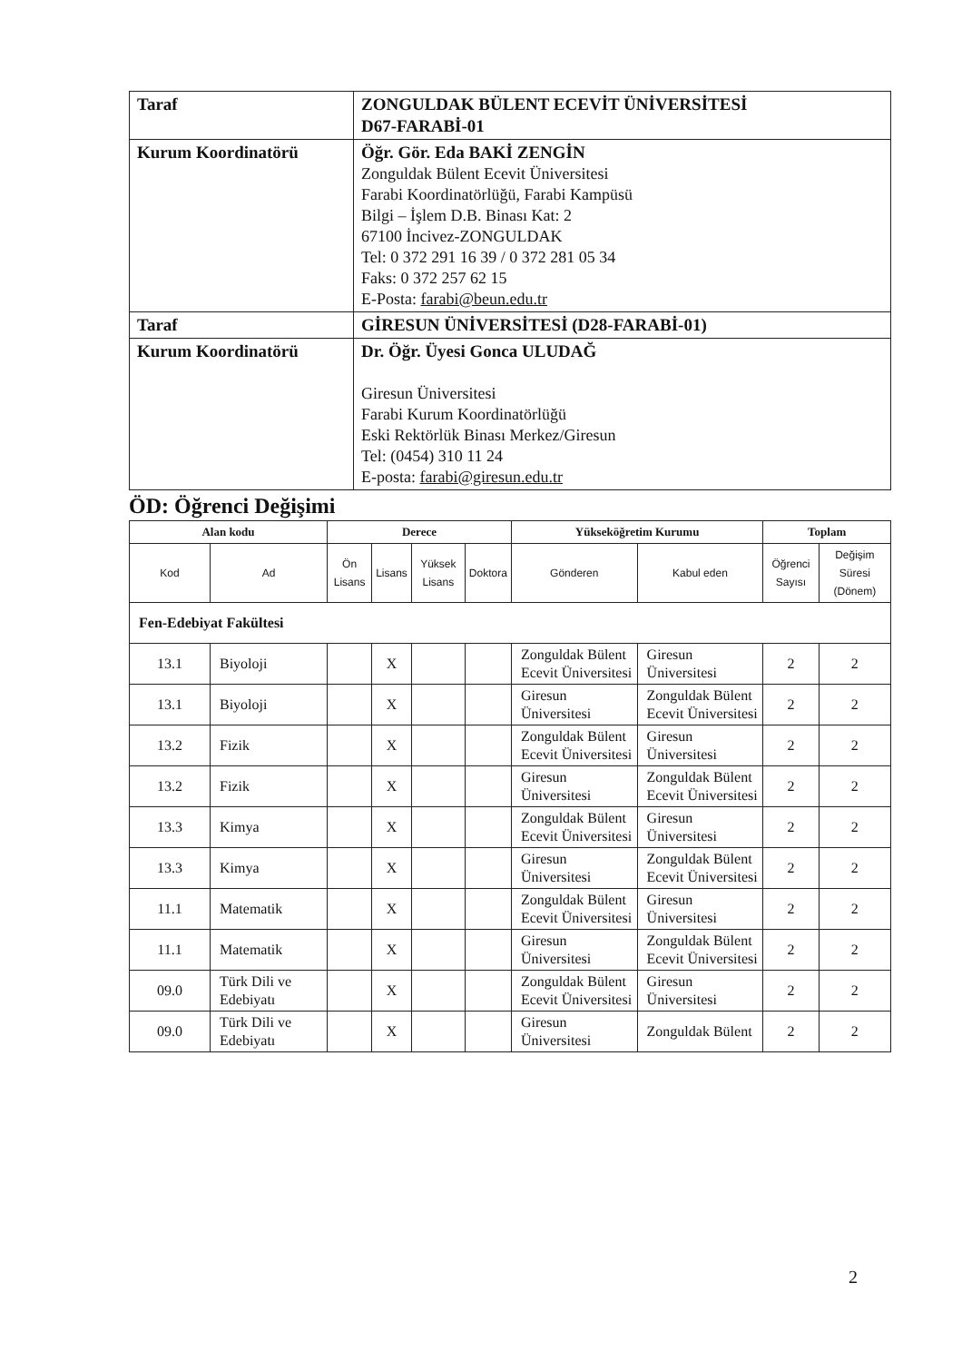| Taraf | ZONGULDAK BÜLENT ECEVİT ÜNİVERSİTESİ D67-FARABİ-01 |
| Kurum Koordinatörü | Öğr. Gör. Eda BAKİ ZENGİN Zonguldak Bülent Ecevit Üniversitesi Farabi Koordinatörlüğü, Farabi Kampüsü Bilgi – İşlem D.B. Binası Kat: 2 67100 İncivez-ZONGULDAK Tel: 0 372 291 16 39 / 0 372 281 05 34 Faks: 0 372 257 62 15 E-Posta: farabi@beun.edu.tr |
| Taraf | GİRESUN ÜNİVERSİTESİ (D28-FARABİ-01) |
| Kurum Koordinatörü | Dr. Öğr. Üyesi Gonca ULUDAĞ Giresun Üniversitesi Farabi Kurum Koordinatörlüğü Eski Rektörlük Binası Merkez/Giresun Tel: (0454) 310 11 24 E-posta: farabi@giresun.edu.tr |
ÖD: Öğrenci Değişimi
| Alan kodu | | Derece | | | | Yükseköğretim Kurumu | | Toplam | |
| --- | --- | --- | --- | --- | --- | --- | --- | --- | --- |
| Kod | Ad | Ön Lisans | Lisans | Yüksek Lisans | Doktora | Gönderen | Kabul eden | Öğrenci Sayısı | Değişim Süresi (Dönem) |
| Fen-Edebiyat Fakültesi | | | | | | | | | |
| 13.1 | Biyoloji | | X | | | Zonguldak Bülent Ecevit Üniversitesi | Giresun Üniversitesi | 2 | 2 |
| 13.1 | Biyoloji | | X | | | Giresun Üniversitesi | Zonguldak Bülent Ecevit Üniversitesi | 2 | 2 |
| 13.2 | Fizik | | X | | | Zonguldak Bülent Ecevit Üniversitesi | Giresun Üniversitesi | 2 | 2 |
| 13.2 | Fizik | | X | | | Giresun Üniversitesi | Zonguldak Bülent Ecevit Üniversitesi | 2 | 2 |
| 13.3 | Kimya | | X | | | Zonguldak Bülent Ecevit Üniversitesi | Giresun Üniversitesi | 2 | 2 |
| 13.3 | Kimya | | X | | | Giresun Üniversitesi | Zonguldak Bülent Ecevit Üniversitesi | 2 | 2 |
| 11.1 | Matematik | | X | | | Zonguldak Bülent Ecevit Üniversitesi | Giresun Üniversitesi | 2 | 2 |
| 11.1 | Matematik | | X | | | Giresun Üniversitesi | Zonguldak Bülent Ecevit Üniversitesi | 2 | 2 |
| 09.0 | Türk Dili ve Edebiyatı | | X | | | Zonguldak Bülent Ecevit Üniversitesi | Giresun Üniversitesi | 2 | 2 |
| 09.0 | Türk Dili ve Edebiyatı | | X | | | Giresun Üniversitesi | Zonguldak Bülent | 2 | 2 |
2